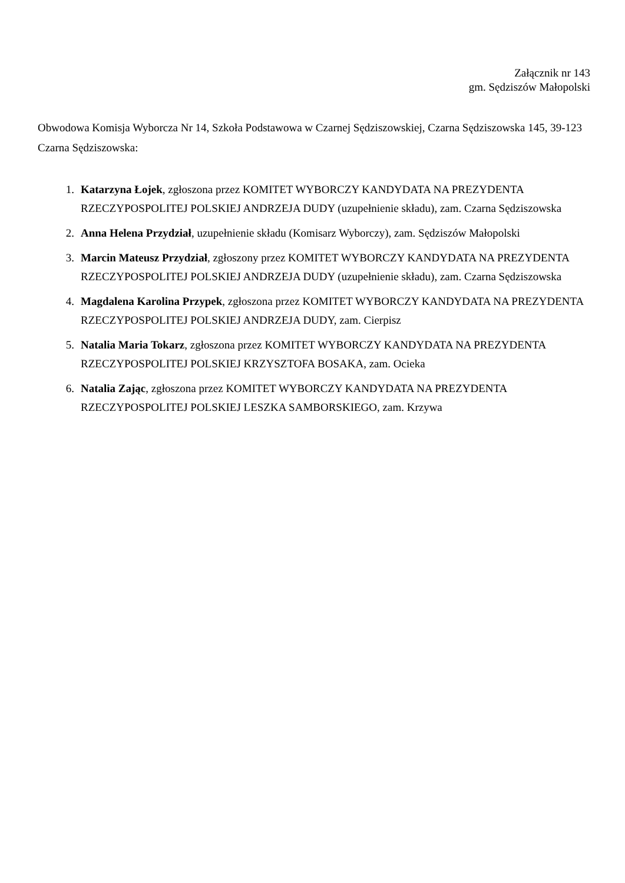Załącznik nr 143
gm. Sędziszów Małopolski
Obwodowa Komisja Wyborcza Nr 14, Szkoła Podstawowa w Czarnej Sędziszowskiej, Czarna Sędziszowska 145, 39-123 Czarna Sędziszowska:
1. Katarzyna Łojek, zgłoszona przez KOMITET WYBORCZY KANDYDATA NA PREZYDENTA RZECZYPOSPOLITEJ POLSKIEJ ANDRZEJA DUDY (uzupełnienie składu), zam. Czarna Sędziszowska
2. Anna Helena Przydział, uzupełnienie składu (Komisarz Wyborczy), zam. Sędziszów Małopolski
3. Marcin Mateusz Przydział, zgłoszony przez KOMITET WYBORCZY KANDYDATA NA PREZYDENTA RZECZYPOSPOLITEJ POLSKIEJ ANDRZEJA DUDY (uzupełnienie składu), zam. Czarna Sędziszowska
4. Magdalena Karolina Przypek, zgłoszona przez KOMITET WYBORCZY KANDYDATA NA PREZYDENTA RZECZYPOSPOLITEJ POLSKIEJ ANDRZEJA DUDY, zam. Cierpisz
5. Natalia Maria Tokarz, zgłoszona przez KOMITET WYBORCZY KANDYDATA NA PREZYDENTA RZECZYPOSPOLITEJ POLSKIEJ KRZYSZTOFA BOSAKA, zam. Ocieka
6. Natalia Zając, zgłoszona przez KOMITET WYBORCZY KANDYDATA NA PREZYDENTA RZECZYPOSPOLITEJ POLSKIEJ LESZKA SAMBORSKIEGO, zam. Krzywa